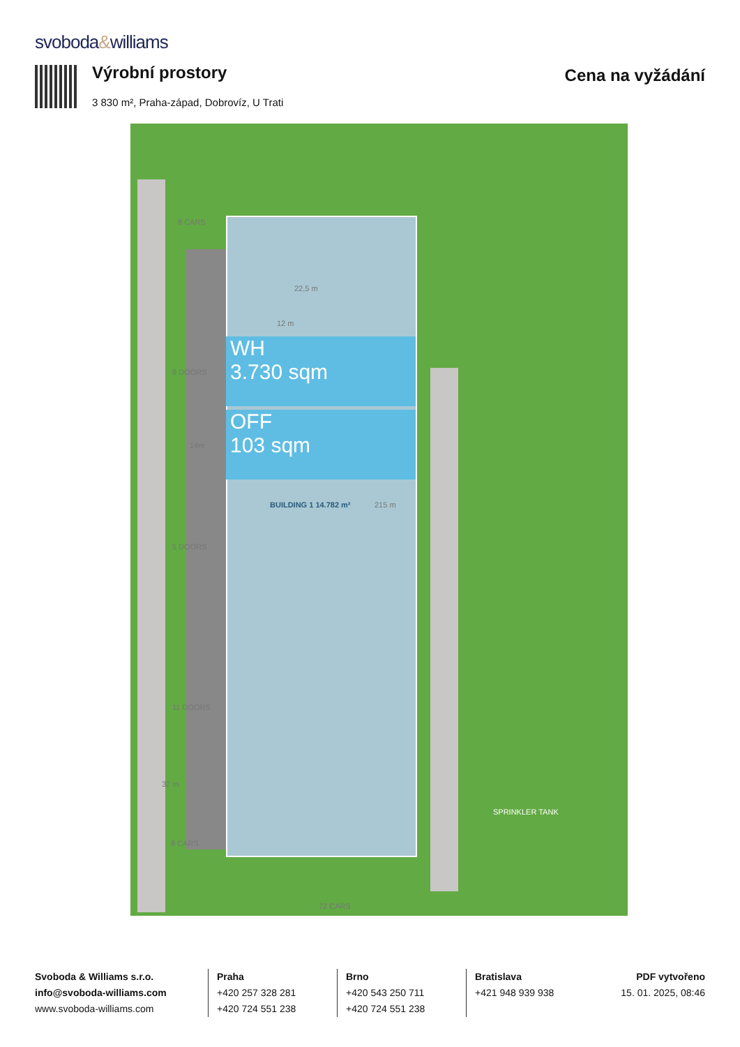svoboda&williams
Výrobní prostory
3 830 m², Praha-západ, Dobrovíz, U Trati
Cena na vyžádání
WH
3.730 sqm
OFF
103 sqm
8 CARS
BUILDING 1 14.782 m² 215 m
12 m
22,5 m
8 DOORS
14m
5 DOORS
11 DOORS
32 m
8 CARS
SPRINKLER TANK
72 CARS
Svoboda & Williams s.r.o.
info@svoboda-williams.com
www.svoboda-williams.com
Praha
+420 257 328 281
+420 724 551 238
Brno
+420 543 250 711
+420 724 551 238
Bratislava
+421 948 939 938
PDF vytvořeno
15. 01. 2025, 08:46